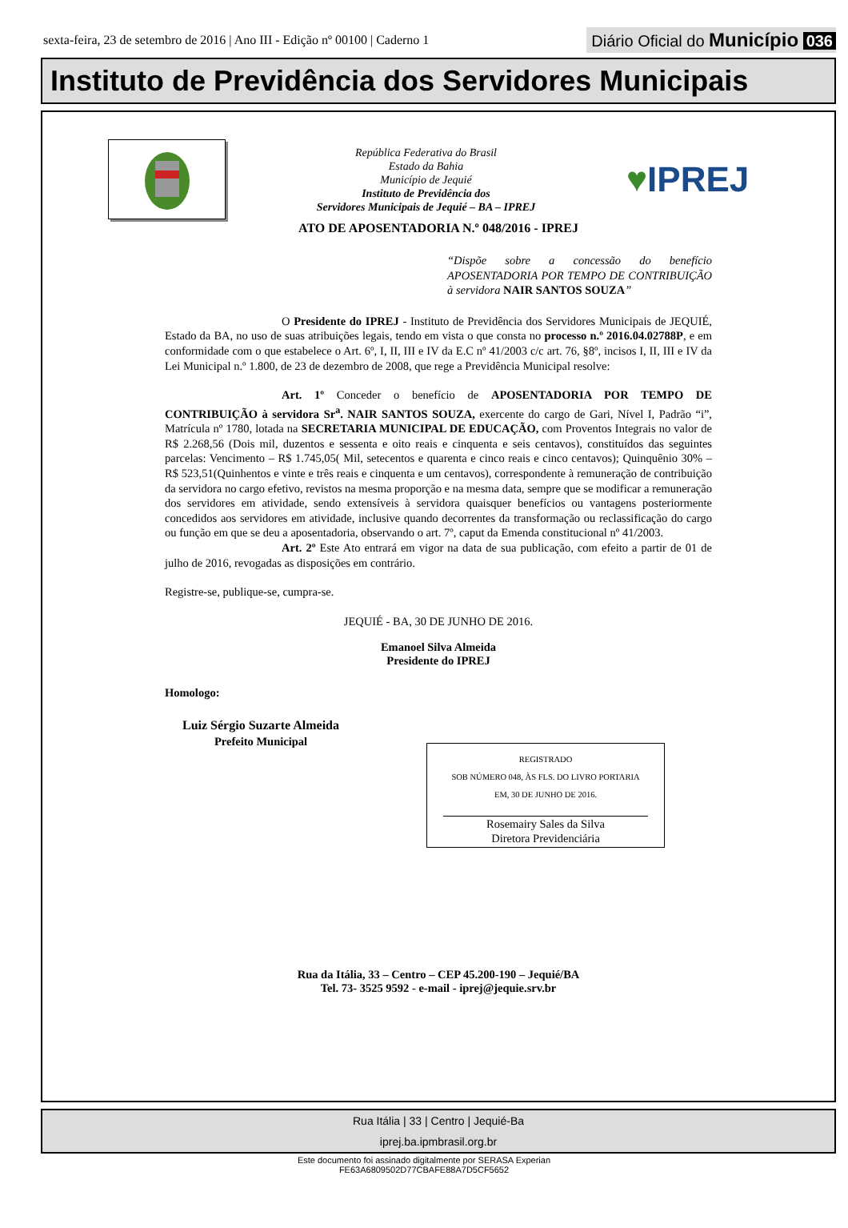sexta-feira, 23 de setembro de 2016 | Ano III - Edição nº 00100 | Caderno 1 Diário Oficial do Município 036
Instituto de Previdência dos Servidores Municipais
República Federativa do Brasil
Estado da Bahia
Município de Jequié
Instituto de Previdência dos
Servidores Municipais de Jequié – BA – IPREJ
♥IPREJ
ATO DE APOSENTADORIA N.º 048/2016 - IPREJ
“Dispõe sobre a concessão do benefício APOSENTADORIA POR TEMPO DE CONTRIBUIÇÃO à servidora NAIR SANTOS SOUZA”
O Presidente do IPREJ - Instituto de Previdência dos Servidores Municipais de JEQUIÉ, Estado da BA, no uso de suas atribuições legais, tendo em vista o que consta no processo n.º 2016.04.02788P, e em conformidade com o que estabelece o Art. 6º, I, II, III e IV da E.C nº 41/2003 c/c art. 76, §8º, incisos I, II, III e IV da Lei Municipal n.º 1.800, de 23 de dezembro de 2008, que rege a Previdência Municipal resolve:
Art. 1º Conceder o benefício de APOSENTADORIA POR TEMPO DE CONTRIBUIÇÃO à servidora Sr<sup>a</sup>. NAIR SANTOS SOUZA, exercente do cargo de Gari, Nível I, Padrão “i”, Matrícula nº 1780, lotada na SECRETARIA MUNICIPAL DE EDUCAÇÃO, com Proventos Integrais no valor de R$ 2.268,56 (Dois mil, duzentos e sessenta e oito reais e cinquenta e seis centavos), constituídos das seguintes parcelas: Vencimento – R$ 1.745,05( Mil, setecentos e quarenta e cinco reais e cinco centavos); Quinquênio 30% – R$ 523,51(Quinhentos e vinte e três reais e cinquenta e um centavos), correspondente à remuneração de contribuição da servidora no cargo efetivo, revistos na mesma proporção e na mesma data, sempre que se modificar a remuneração dos servidores em atividade, sendo extensíveis à servidora quaisquer benefícios ou vantagens posteriormente concedidos aos servidores em atividade, inclusive quando decorrentes da transformação ou reclassificação do cargo ou função em que se deu a aposentadoria, observando o art. 7º, caput da Emenda constitucional nº 41/2003.
Art. 2º Este Ato entrará em vigor na data de sua publicação, com efeito a partir de 01 de julho de 2016, revogadas as disposições em contrário.
Registre-se, publique-se, cumpra-se.
JEQUIÉ - BA, 30 DE JUNHO DE 2016.
Emanoel Silva Almeida
Presidente do IPREJ
Homologo:
Luiz Sérgio Suzarte Almeida
Prefeito Municipal
REGISTRADO
SOB NÚMERO 048, ÀS FLS. DO LIVRO PORTARIA
EM, 30 DE JUNHO DE 2016.
Rosemairy Sales da Silva
Diretora Previdenciária
Rua da Itália, 33 – Centro – CEP 45.200-190 – Jequié/BA
Tel. 73- 3525 9592 - e-mail - iprej@jequie.srv.br
Rua Itália | 33 | Centro | Jequié-Ba
iprej.ba.ipmbrasil.org.br
Este documento foi assinado digitalmente por SERASA Experian
FE63A6809502D77CBAFE88A7D5CF5652